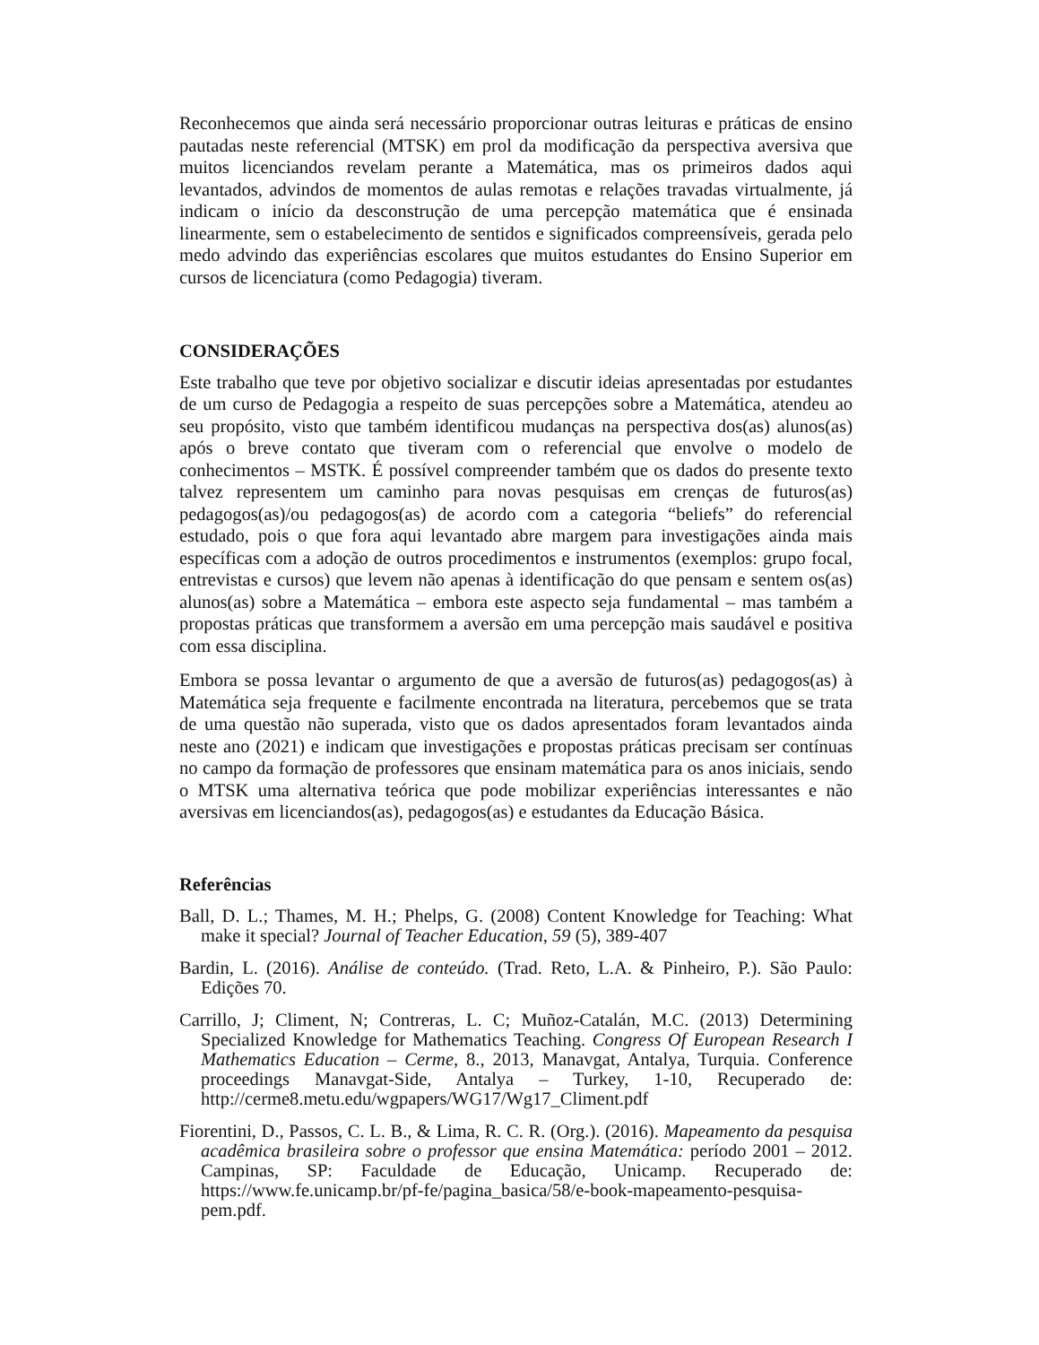Reconhecemos que ainda será necessário proporcionar outras leituras e práticas de ensino pautadas neste referencial (MTSK) em prol da modificação da perspectiva aversiva que muitos licenciandos revelam perante a Matemática, mas os primeiros dados aqui levantados, advindos de momentos de aulas remotas e relações travadas virtualmente, já indicam o início da desconstrução de uma percepção matemática que é ensinada linearmente, sem o estabelecimento de sentidos e significados compreensíveis, gerada pelo medo advindo das experiências escolares que muitos estudantes do Ensino Superior em cursos de licenciatura (como Pedagogia) tiveram.
CONSIDERAÇÕES
Este trabalho que teve por objetivo socializar e discutir ideias apresentadas por estudantes de um curso de Pedagogia a respeito de suas percepções sobre a Matemática, atendeu ao seu propósito, visto que também identificou mudanças na perspectiva dos(as) alunos(as) após o breve contato que tiveram com o referencial que envolve o modelo de conhecimentos – MSTK. É possível compreender também que os dados do presente texto talvez representem um caminho para novas pesquisas em crenças de futuros(as) pedagogos(as)/ou pedagogos(as) de acordo com a categoria “beliefs” do referencial estudado, pois o que fora aqui levantado abre margem para investigações ainda mais específicas com a adoção de outros procedimentos e instrumentos (exemplos: grupo focal, entrevistas e cursos) que levem não apenas à identificação do que pensam e sentem os(as) alunos(as) sobre a Matemática – embora este aspecto seja fundamental – mas também a propostas práticas que transformem a aversão em uma percepção mais saudável e positiva com essa disciplina.
Embora se possa levantar o argumento de que a aversão de futuros(as) pedagogos(as) à Matemática seja frequente e facilmente encontrada na literatura, percebemos que se trata de uma questão não superada, visto que os dados apresentados foram levantados ainda neste ano (2021) e indicam que investigações e propostas práticas precisam ser contínuas no campo da formação de professores que ensinam matemática para os anos iniciais, sendo o MTSK uma alternativa teórica que pode mobilizar experiências interessantes e não aversivas em licenciandos(as), pedagogos(as) e estudantes da Educação Básica.
Referências
Ball, D. L.; Thames, M. H.; Phelps, G. (2008) Content Knowledge for Teaching: What make it special? Journal of Teacher Education, 59 (5), 389-407
Bardin, L. (2016). Análise de conteúdo. (Trad. Reto, L.A. & Pinheiro, P.). São Paulo: Edições 70.
Carrillo, J; Climent, N; Contreras, L. C; Muñoz-Catalán, M.C. (2013) Determining Specialized Knowledge for Mathematics Teaching. Congress Of European Research I Mathematics Education – Cerme, 8., 2013, Manavgat, Antalya, Turquia. Conference proceedings Manavgat-Side, Antalya – Turkey, 1-10, Recuperado de: http://cerme8.metu.edu/wgpapers/WG17/Wg17_Climent.pdf
Fiorentini, D., Passos, C. L. B., & Lima, R. C. R. (Org.). (2016). Mapeamento da pesquisa acadêmica brasileira sobre o professor que ensina Matemática: período 2001 – 2012. Campinas, SP: Faculdade de Educação, Unicamp. Recuperado de: https://www.fe.unicamp.br/pf-fe/pagina_basica/58/e-book-mapeamento-pesquisa-pem.pdf.